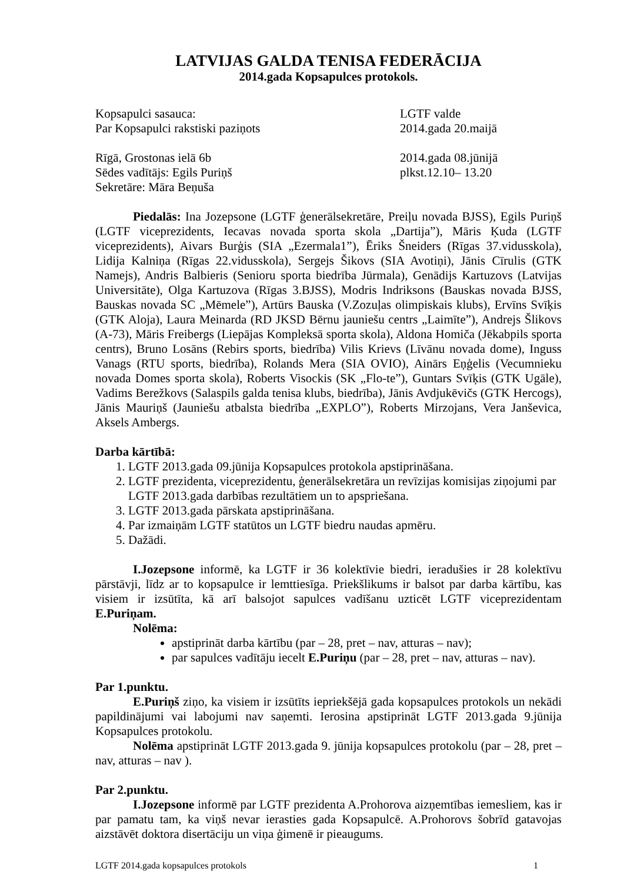LATVIJAS GALDA TENISA FEDERĀCIJA
2014.gada Kopsapulces protokols.
Kopsapulci sasauca: LGTF valde
Par Kopsapulci rakstiski paziņots 2014.gada 20.maijā
Rīgā, Grostonas ielā 6b 2014.gada 08.jūnijā
Sēdes vadītājs: Egils Puriņš plkst.12.10– 13.20
Sekretāre: Māra Beņuša
Piedalās: Ina Jozepsone (LGTF ģenerālsekretāre, Preiļu novada BJSS), Egils Puriņš (LGTF viceprezidents, Iecavas novada sporta skola „Dartija”), Māris Ķuda (LGTF viceprezidents), Aivars Burģis (SIA „Ezermala1”), Ēriks Šneiders (Rīgas 37.vidusskola), Lidija Kalniņa (Rīgas 22.vidusskola), Sergejs Šikovs (SIA Avotiņi), Jānis Cīrulis (GTK Namejs), Andris Balbieris (Senioru sporta biedrība Jūrmala), Genādijs Kartuzovs (Latvijas Universitāte), Olga Kartuzova (Rīgas 3.BJSS), Modris Indriksons (Bauskas novada BJSS, Bauskas novada SC „Mēmele”), Artūrs Bauska (V.Zozuļas olimpiskais klubs), Ervīns Svīķis (GTK Aloja), Laura Meinarda (RD JKSD Bērnu jauniešu centrs „Laimīte”), Andrejs Šlikovs (A-73), Māris Freibergs (Liepājas Kompleksā sporta skola), Aldona Homiča (Jēkabpils sporta centrs), Bruno Losāns (Rebirs sports, biedrība) Vilis Krievs (Līvānu novada dome), Inguss Vanags (RTU sports, biedrība), Rolands Mera (SIA OVIO), Ainārs Eņģelis (Vecumnieku novada Domes sporta skola), Roberts Visockis (SK „Flo-te”), Guntars Svīķis (GTK Ugāle), Vadims Berežkovs (Salaspils galda tenisa klubs, biedrība), Jānis Avdjukēvičs (GTK Hercogs), Jānis Mauriņš (Jauniešu atbalsta biedrība „EXPLO”), Roberts Mirzojans, Vera Janševica, Aksels Ambergs.
Darba kārtībā:
1. LGTF 2013.gada 09.jūnija Kopsapulces protokola apstiprināšana.
2. LGTF prezidenta, viceprezidentu, ģenerālsekretāra un revīzijas komisijas ziņojumi par LGTF 2013.gada darbības rezultātiem un to apspriešana.
3. LGTF 2013.gada pārskata apstiprināšana.
4. Par izmaiņām LGTF statūtos un LGTF biedru naudas apmēru.
5. Dažādi.
I.Jozepsone informē, ka LGTF ir 36 kolektīvie biedri, ieradušies ir 28 kolektīvu pārstāvji, līdz ar to kopsapulce ir lemttiesīga. Priekšlikums ir balsot par darba kārtību, kas visiem ir izsūtīta, kā arī balsojot sapulces vadīšanu uzticēt LGTF viceprezidentam E.Puriņam.
Nolēma:
apstiprināt darba kārtību (par – 28, pret – nav, atturas – nav);
par sapulces vadītāju iecelt E.Puriņu (par – 28, pret – nav, atturas – nav).
Par 1.punktu.
E.Puriņš ziņo, ka visiem ir izsūtīts iepriekšējā gada kopsapulces protokols un nekādi papildinājumi vai labojumi nav saņemti. Ierosina apstiprināt LGTF 2013.gada 9.jūnija Kopsapulces protokolu.
Nolēma apstiprināt LGTF 2013.gada 9. jūnija kopsapulces protokolu (par – 28, pret – nav, atturas – nav ).
Par 2.punktu.
I.Jozepsone informē par LGTF prezidenta A.Prohorova aizņemtības iemesliem, kas ir par pamatu tam, ka viņš nevar ierasties gada Kopsapulcē. A.Prohorovs šobrīd gatavojas aizstāvēt doktora disertāciju un viņa ģimenē ir pieaugums.
LGTF 2014.gada kopsapulces protokols 1